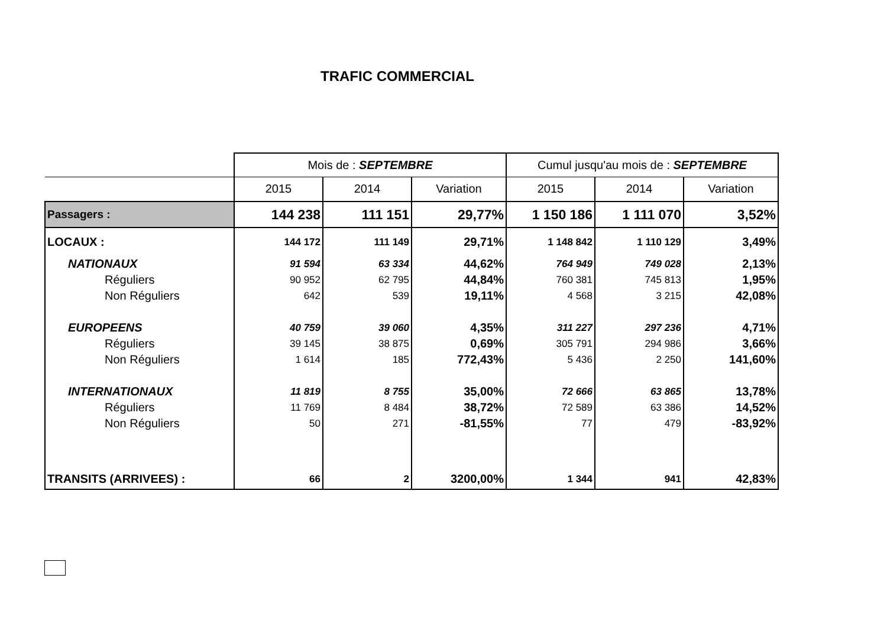TRAFIC COMMERCIAL
| | Mois de : SEPTEMBRE | | | Cumul jusqu'au mois de : SEPTEMBRE | | |
| | 2015 | 2014 | Variation | 2015 | 2014 | Variation |
| Passagers : | 144 238 | 111 151 | 29,77% | 1 150 186 | 1 111 070 | 3,52% |
| LOCAUX : | 144 172 | 111 149 | 29,71% | 1 148 842 | 1 110 129 | 3,49% |
| NATIONAUX | 91 594 | 63 334 | 44,62% | 764 949 | 749 028 | 2,13% |
| Réguliers | 90 952 | 62 795 | 44,84% | 760 381 | 745 813 | 1,95% |
| Non Réguliers | 642 | 539 | 19,11% | 4 568 | 3 215 | 42,08% |
| EUROPEENS | 40 759 | 39 060 | 4,35% | 311 227 | 297 236 | 4,71% |
| Réguliers | 39 145 | 38 875 | 0,69% | 305 791 | 294 986 | 3,66% |
| Non Réguliers | 1 614 | 185 | 772,43% | 5 436 | 2 250 | 141,60% |
| INTERNATIONAUX | 11 819 | 8 755 | 35,00% | 72 666 | 63 865 | 13,78% |
| Réguliers | 11 769 | 8 484 | 38,72% | 72 589 | 63 386 | 14,52% |
| Non Réguliers | 50 | 271 | -81,55% | 77 | 479 | -83,92% |
| TRANSITS (ARRIVEES) : | 66 | 2 | 3200,00% | 1 344 | 941 | 42,83% |